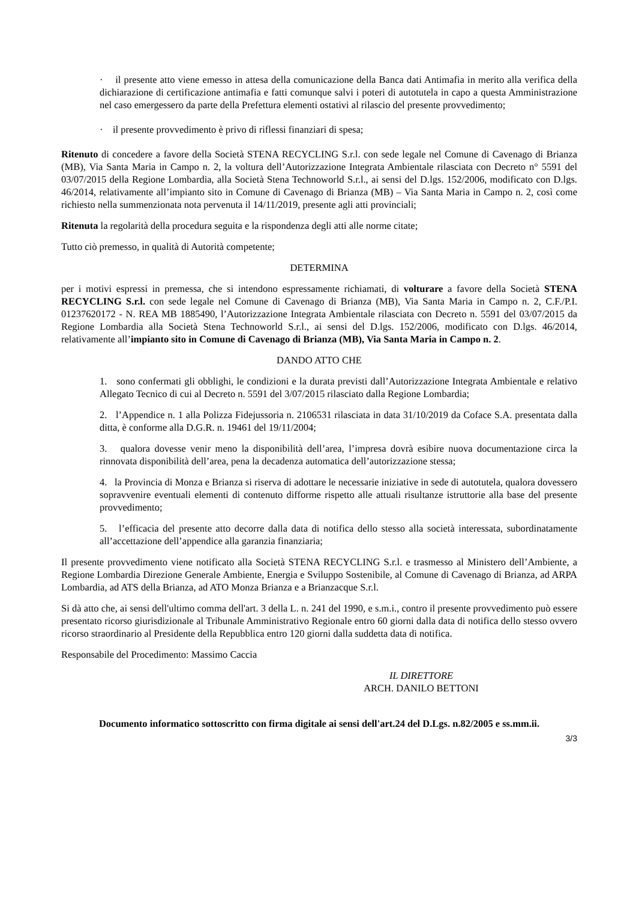· il presente atto viene emesso in attesa della comunicazione della Banca dati Antimafia in merito alla verifica della dichiarazione di certificazione antimafia e fatti comunque salvi i poteri di autotutela in capo a questa Amministrazione nel caso emergessero da parte della Prefettura elementi ostativi al rilascio del presente provvedimento;
· il presente provvedimento è privo di riflessi finanziari di spesa;
Ritenuto di concedere a favore della Società STENA RECYCLING S.r.l. con sede legale nel Comune di Cavenago di Brianza (MB), Via Santa Maria in Campo n. 2, la voltura dell’Autorizzazione Integrata Ambientale rilasciata con Decreto n° 5591 del 03/07/2015 della Regione Lombardia, alla Società Stena Technoworld S.r.l., ai sensi del D.lgs. 152/2006, modificato con D.lgs. 46/2014, relativamente all’impianto sito in Comune di Cavenago di Brianza (MB) – Via Santa Maria in Campo n. 2, così come richiesto nella summenzionata nota pervenuta il 14/11/2019, presente agli atti provinciali;
Ritenuta la regolarità della procedura seguita e la rispondenza degli atti alle norme citate;
Tutto ciò premesso, in qualità di Autorità competente;
DETERMINA
per i motivi espressi in premessa, che si intendono espressamente richiamati, di volturare a favore della Società STENA RECYCLING S.r.l. con sede legale nel Comune di Cavenago di Brianza (MB), Via Santa Maria in Campo n. 2, C.F./P.I. 01237620172 - N. REA MB 1885490, l’Autorizzazione Integrata Ambientale rilasciata con Decreto n. 5591 del 03/07/2015 da Regione Lombardia alla Società Stena Technoworld S.r.l., ai sensi del D.lgs. 152/2006, modificato con D.lgs. 46/2014, relativamente all’impianto sito in Comune di Cavenago di Brianza (MB), Via Santa Maria in Campo n. 2.
DANDO ATTO CHE
1. sono confermati gli obblighi, le condizioni e la durata previsti dall’Autorizzazione Integrata Ambientale e relativo Allegato Tecnico di cui al Decreto n. 5591 del 3/07/2015 rilasciato dalla Regione Lombardia;
2. l’Appendice n. 1 alla Polizza Fidejussoria n. 2106531 rilasciata in data 31/10/2019 da Coface S.A. presentata dalla ditta, è conforme alla D.G.R. n. 19461 del 19/11/2004;
3. qualora dovesse venir meno la disponibilità dell’area, l’impresa dovrà esibire nuova documentazione circa la rinnovata disponibilità dell’area, pena la decadenza automatica dell’autorizzazione stessa;
4. la Provincia di Monza e Brianza si riserva di adottare le necessarie iniziative in sede di autotutela, qualora dovessero sopravvenire eventuali elementi di contenuto difforme rispetto alle attuali risultanze istruttorie alla base del presente provvedimento;
5. l’efficacia del presente atto decorre dalla data di notifica dello stesso alla società interessata, subordinatamente all’accettazione dell’appendice alla garanzia finanziaria;
Il presente provvedimento viene notificato alla Società STENA RECYCLING S.r.l. e trasmesso al Ministero dell’Ambiente, a Regione Lombardia Direzione Generale Ambiente, Energia e Sviluppo Sostenibile, al Comune di Cavenago di Brianza, ad ARPA Lombardia, ad ATS della Brianza, ad ATO Monza Brianza e a Brianzacque S.r.l.
Si dà atto che, ai sensi dell'ultimo comma dell'art. 3 della L. n. 241 del 1990, e s.m.i., contro il presente provvedimento può essere presentato ricorso giurisdizionale al Tribunale Amministrativo Regionale entro 60 giorni dalla data di notifica dello stesso ovvero ricorso straordinario al Presidente della Repubblica entro 120 giorni dalla suddetta data di notifica.
Responsabile del Procedimento: Massimo Caccia
IL DIRETTORE
ARCH. DANILO BETTONI
Documento informatico sottoscritto con firma digitale ai sensi dell'art.24 del D.Lgs. n.82/2005 e ss.mm.ii.
3/3